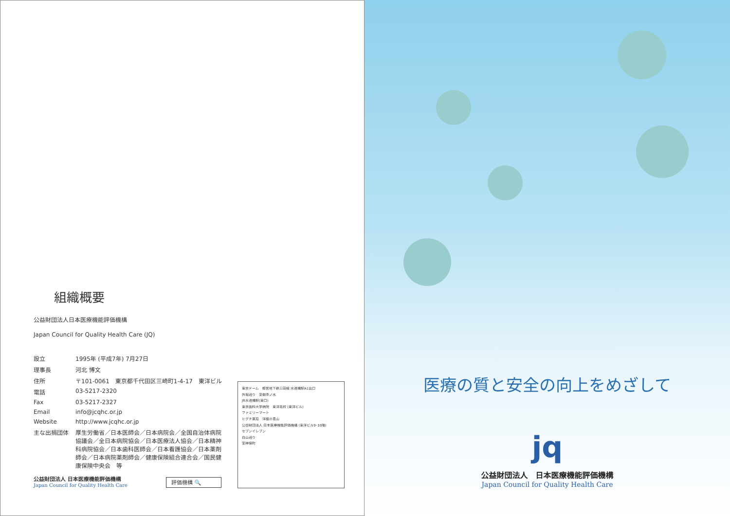組織概要
公益財団法人日本医療機能評価機構
Japan Council for Quality Health Care (JQ)
| 設立 | 1995年 (平成7年) 7月27日 |
| 理事長 | 河北 博文 |
| 住所 | 〒101-0061 東京都千代田区三崎町1-4-17 東洋ビル |
| 電話 | 03-5217-2320 |
| Fax | 03-5217-2327 |
| Email | info@jcqhc.or.jp |
| Website | http://www.jcqhc.or.jp |
| 主な出捐団体 | 厚生労働省／日本医師会／日本病院会／全国自治体病院協議会／全日本病院協会／日本医療法人協会／日本精神科病院協会／日本歯科医師会／日本看護協会／日本薬剤師会／日本病院薬剤師会／健康保険組合連合会／国民健康保険中央会 等 |
東京ドーム　都営地下鉄三田線 水道橋駅A1出口
外堀通り　至御茶ノ水
JR水道橋駅(東口)
東京歯科大学病院　東洋高校 (東洋ビル)
ファミリーマート
ヒグチ薬局　洋服の青山
公益財団法人 日本医療機能評価機構 (東洋ビル9･10階)
セブンイレブン
白山通り
至神保町
公益財団法人 日本医療機能評価機構
Japan Council for Quality Health Care
評価機構 🔍
医療の質と安全の向上をめざして
jq
公益財団法人　日本医療機能評価機構
Japan Council for Quality Health Care